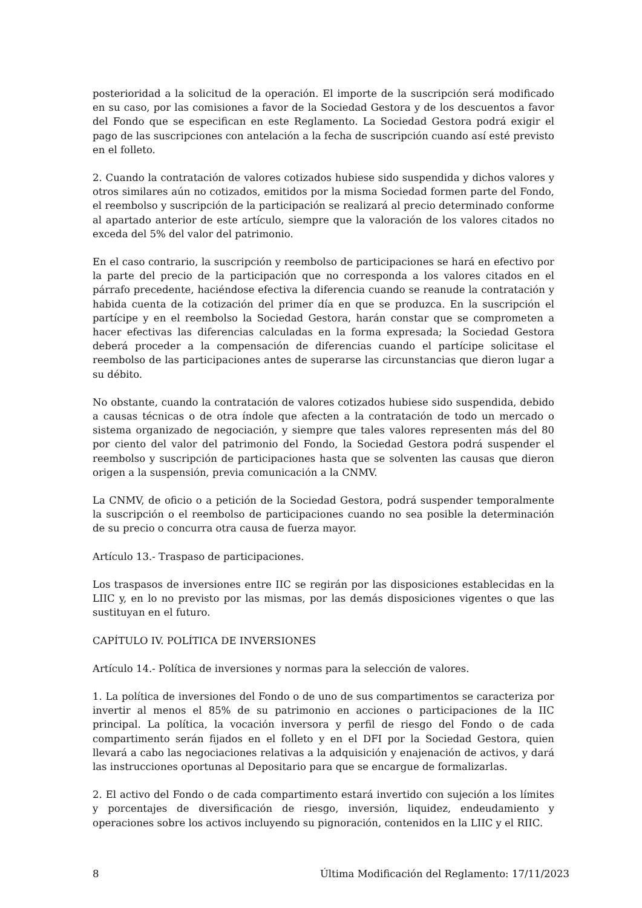posterioridad a la solicitud de la operación. El importe de la suscripción será modificado en su caso, por las comisiones a favor de la Sociedad Gestora y de los descuentos a favor del Fondo que se especifican en este Reglamento. La Sociedad Gestora podrá exigir el pago de las suscripciones con antelación a la fecha de suscripción cuando así esté previsto en el folleto.
2. Cuando la contratación de valores cotizados hubiese sido suspendida y dichos valores y otros similares aún no cotizados, emitidos por la misma Sociedad formen parte del Fondo, el reembolso y suscripción de la participación se realizará al precio determinado conforme al apartado anterior de este artículo, siempre que la valoración de los valores citados no exceda del 5% del valor del patrimonio.
En el caso contrario, la suscripción y reembolso de participaciones se hará en efectivo por la parte del precio de la participación que no corresponda a los valores citados en el párrafo precedente, haciéndose efectiva la diferencia cuando se reanude la contratación y habida cuenta de la cotización del primer día en que se produzca. En la suscripción el partícipe y en el reembolso la Sociedad Gestora, harán constar que se comprometen a hacer efectivas las diferencias calculadas en la forma expresada; la Sociedad Gestora deberá proceder a la compensación de diferencias cuando el partícipe solicitase el reembolso de las participaciones antes de superarse las circunstancias que dieron lugar a su débito.
No obstante, cuando la contratación de valores cotizados hubiese sido suspendida, debido a causas técnicas o de otra índole que afecten a la contratación de todo un mercado o sistema organizado de negociación, y siempre que tales valores representen más del 80 por ciento del valor del patrimonio del Fondo, la Sociedad Gestora podrá suspender el reembolso y suscripción de participaciones hasta que se solventen las causas que dieron origen a la suspensión, previa comunicación a la CNMV.
La CNMV, de oficio o a petición de la Sociedad Gestora, podrá suspender temporalmente la suscripción o el reembolso de participaciones cuando no sea posible la determinación de su precio o concurra otra causa de fuerza mayor.
Artículo 13.- Traspaso de participaciones.
Los traspasos de inversiones entre IIC se regirán por las disposiciones establecidas en la LIIC y, en lo no previsto por las mismas, por las demás disposiciones vigentes o que las sustituyan en el futuro.
CAPÍTULO IV. POLÍTICA DE INVERSIONES
Artículo 14.- Política de inversiones y normas para la selección de valores.
1. La política de inversiones del Fondo o de uno de sus compartimentos se caracteriza por invertir al menos el 85% de su patrimonio en acciones o participaciones de la IIC principal. La política, la vocación inversora y perfil de riesgo del Fondo o de cada compartimento serán fijados en el folleto y en el DFI por la Sociedad Gestora, quien llevará a cabo las negociaciones relativas a la adquisición y enajenación de activos, y dará las instrucciones oportunas al Depositario para que se encargue de formalizarlas.
2. El activo del Fondo o de cada compartimento estará invertido con sujeción a los límites y porcentajes de diversificación de riesgo, inversión, liquidez, endeudamiento y operaciones sobre los activos incluyendo su pignoración, contenidos en la LIIC y el RIIC.
8 Última Modificación del Reglamento: 17/11/2023